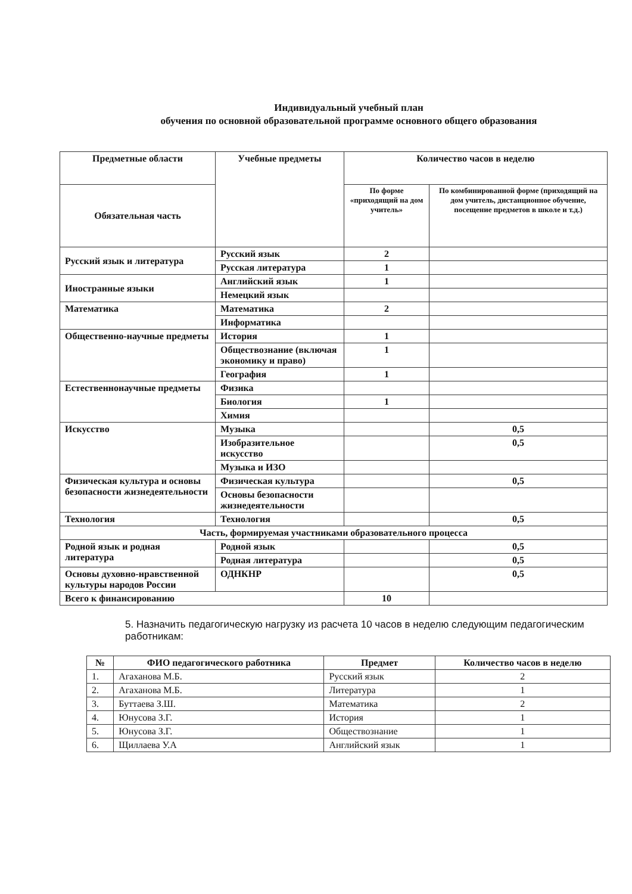Индивидуальный учебный план
обучения по основной образовательной программе основного общего образования
| Предметные области | Учебные предметы | Количество часов в неделю | |
| --- | --- | --- | --- |
| Обязательная часть | | По форме «приходящий на дом учитель» | По комбинированной форме (приходящий на дом учитель, дистанционное обучение, посещение предметов в школе и т.д.) |
| Русский язык и литература | Русский язык | 2 | |
| | Русская литература | 1 | |
| Иностранные языки | Английский язык | 1 | |
| | Немецкий язык | | |
| Математика | Математика | 2 | |
| | Информатика | | |
| Общественно-научные предметы | История | 1 | |
| | Обществознание (включая экономику и право) | 1 | |
| | География | 1 | |
| Естественнонаучные предметы | Физика | | |
| | Биология | 1 | |
| | Химия | | |
| Искусство | Музыка | | 0,5 |
| | Изобразительное искусство | | 0,5 |
| | Музыка и ИЗО | | |
| Физическая культура и основы безопасности жизнедеятельности | Физическая культура | | 0,5 |
| | Основы безопасности жизнедеятельности | | |
| Технология | Технология | | 0,5 |
| Часть, формируемая участниками образовательного процесса | | | |
| Родной язык и родная литература | Родной язык | | 0,5 |
| | Родная литература | | 0,5 |
| Основы духовно-нравственной культуры народов России | ОДНКНР | | 0,5 |
| Всего к финансированию | | 10 | |
5. Назначить педагогическую нагрузку из расчета 10 часов в неделю следующим педагогическим работникам:
| № | ФИО педагогического работника | Предмет | Количество часов в неделю |
| --- | --- | --- | --- |
| 1. | Агаханова М.Б. | Русский язык | 2 |
| 2. | Агаханова М.Б. | Литература | 1 |
| 3. | Буттаева З.Ш. | Математика | 2 |
| 4. | Юнусова З.Г. | История | 1 |
| 5. | Юнусова З.Г. | Обществознание | 1 |
| 6. | Щиллаева У.А | Английский язык | 1 |